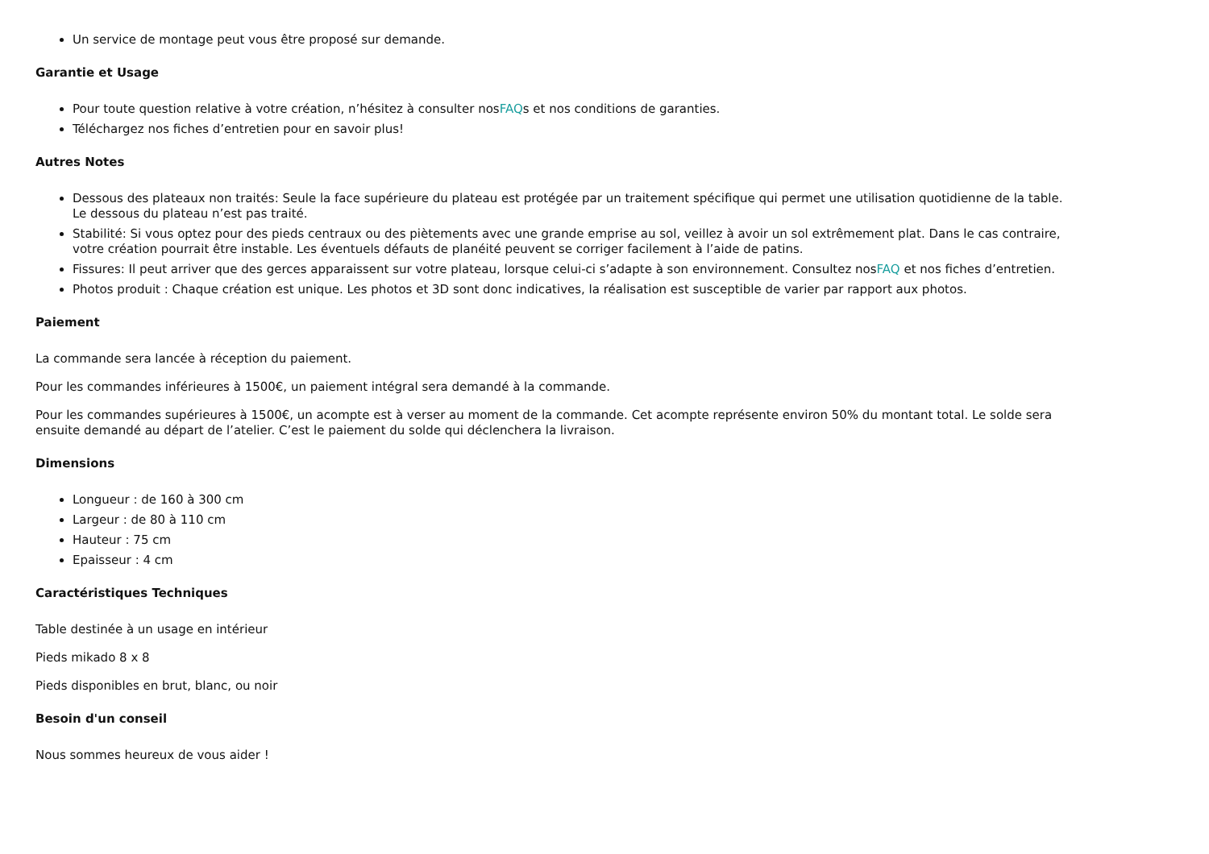Un service de montage peut vous être proposé sur demande.
Garantie et Usage
Pour toute question relative à votre création, n’hésitez à consulter nosFAQs et nos conditions de garanties.
Téléchargez nos fiches d’entretien pour en savoir plus!
Autres Notes
Dessous des plateaux non traités: Seule la face supérieure du plateau est protégée par un traitement spécifique qui permet une utilisation quotidienne de la table. Le dessous du plateau n’est pas traité.
Stabilité: Si vous optez pour des pieds centraux ou des piètements avec une grande emprise au sol, veillez à avoir un sol extrêmement plat. Dans le cas contraire, votre création pourrait être instable. Les éventuels défauts de planéité peuvent se corriger facilement à l’aide de patins.
Fissures: Il peut arriver que des gerces apparaissent sur votre plateau, lorsque celui-ci s’adapte à son environnement. Consultez nosFAQ et nos fiches d’entretien.
Photos produit : Chaque création est unique. Les photos et 3D sont donc indicatives, la réalisation est susceptible de varier par rapport aux photos.
Paiement
La commande sera lancée à réception du paiement.
Pour les commandes inférieures à 1500€, un paiement intégral sera demandé à la commande.
Pour les commandes supérieures à 1500€, un acompte est à verser au moment de la commande. Cet acompte représente environ 50% du montant total. Le solde sera ensuite demandé au départ de l’atelier. C’est le paiement du solde qui déclenchera la livraison.
Dimensions
Longueur : de 160 à 300 cm
Largeur : de 80 à 110 cm
Hauteur : 75 cm
Epaisseur : 4 cm
Caractéristiques Techniques
Table destinée à un usage en intérieur
Pieds mikado 8 x 8
Pieds disponibles en brut, blanc, ou noir
Besoin d'un conseil
Nous sommes heureux de vous aider !